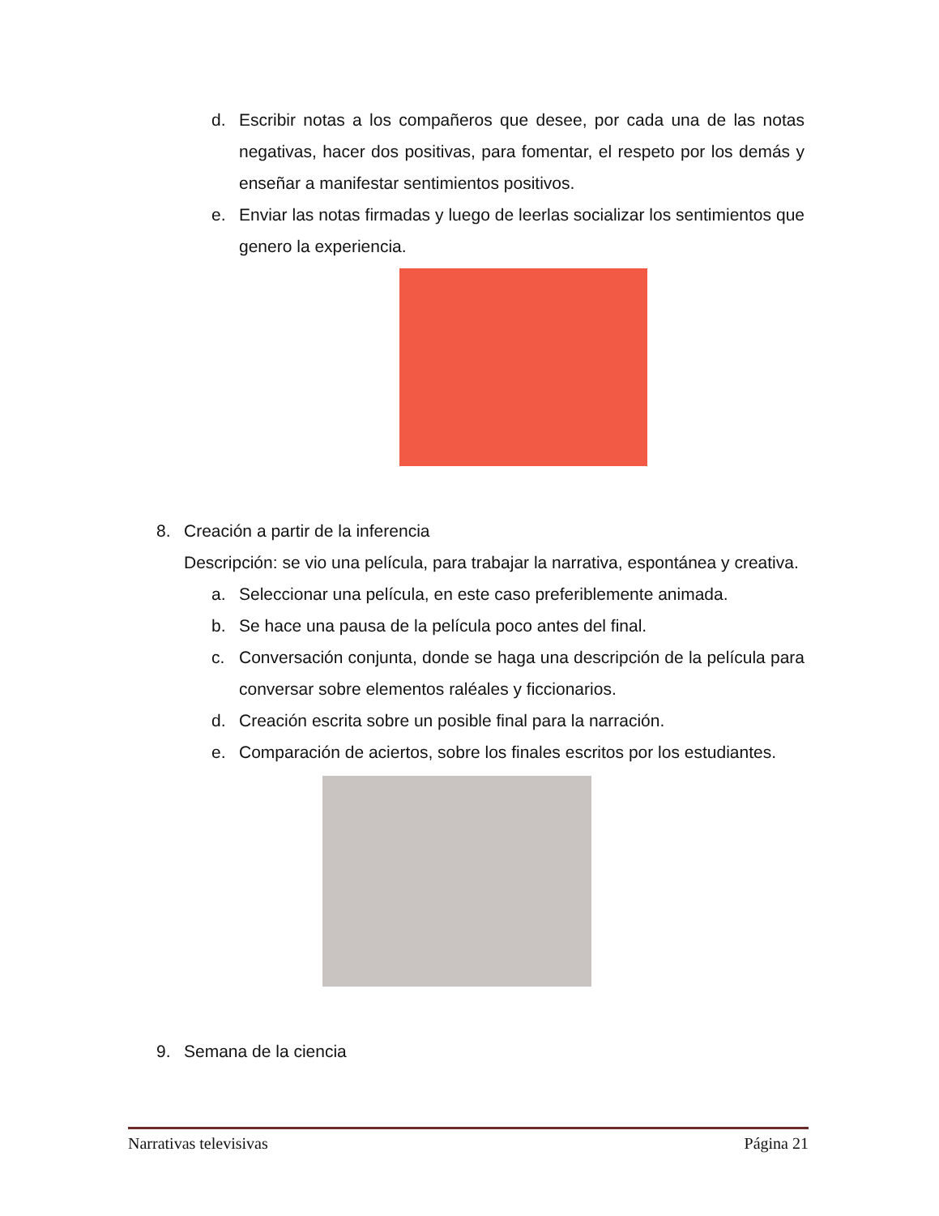d. Escribir notas a los compañeros que desee, por cada una de las notas negativas, hacer dos positivas, para fomentar, el respeto por los demás y enseñar a manifestar sentimientos positivos.
e. Enviar las notas firmadas y luego de leerlas socializar los sentimientos que genero la experiencia.
8. Creación a partir de la inferencia
Descripción: se vio una película, para trabajar la narrativa, espontánea y creativa.
a. Seleccionar una película, en este caso preferiblemente animada.
b. Se hace una pausa de la película poco antes del final.
c. Conversación conjunta, donde se haga una descripción de la película para conversar sobre elementos raléales y ficcionarios.
d. Creación escrita sobre un posible final para la narración.
e. Comparación de aciertos, sobre los finales escritos por los estudiantes.
9. Semana de la ciencia
Narrativas televisivas Página 21